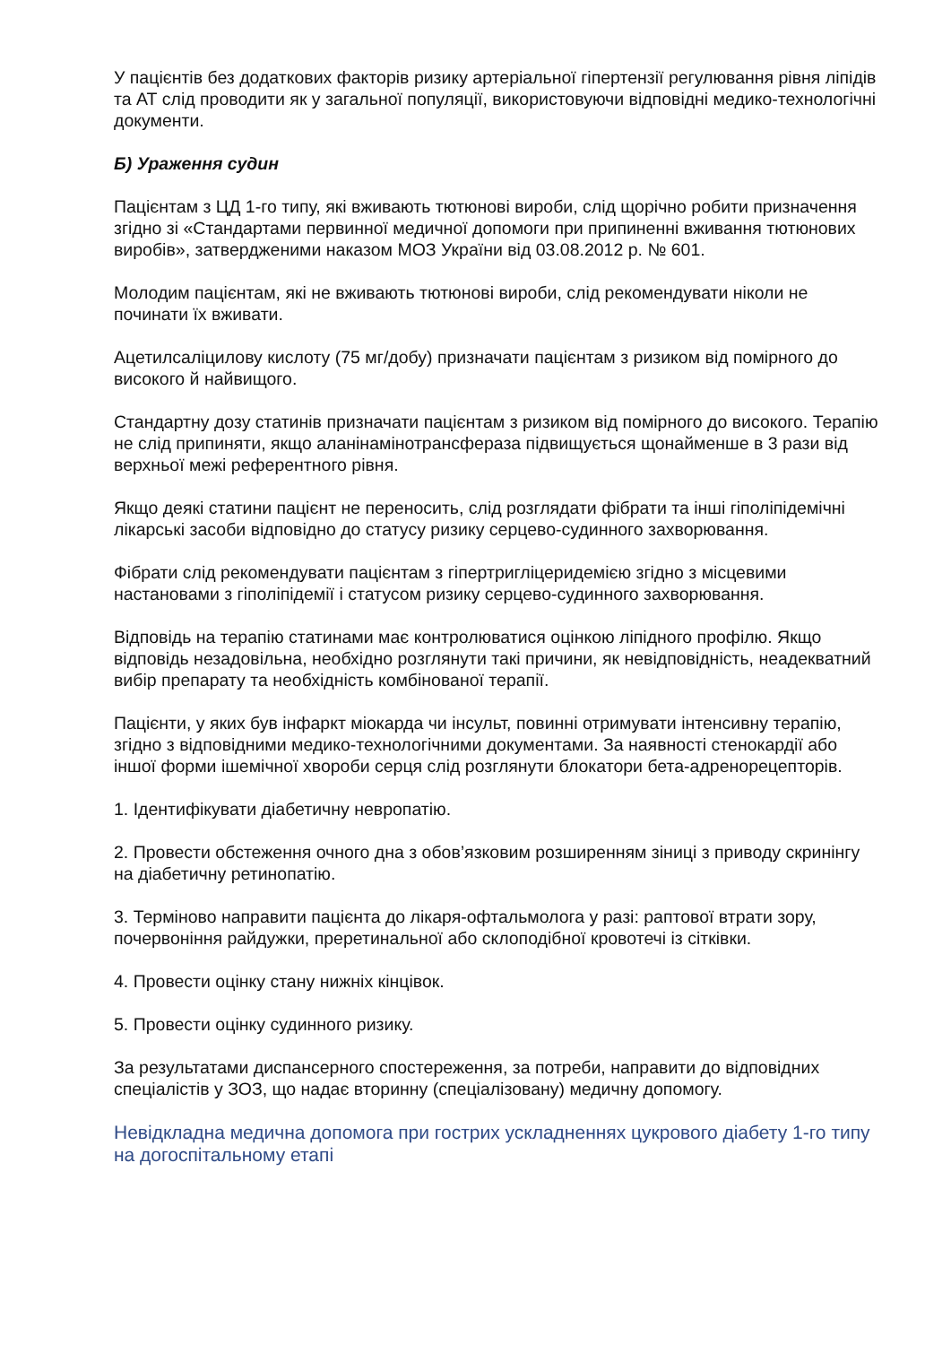У пацієнтів без додаткових факторів ризику артеріальної гіпертензії регулювання рівня ліпідів та АТ слід проводити як у загальної популяції, використовуючи відповідні медико-технологічні документи.
Б) Ураження судин
Пацієнтам з ЦД 1-го типу, які вживають тютюнові вироби, слід щорічно робити призначення згідно зі «Стандартами первинної медичної допомоги при припиненні вживання тютюнових виробів», затвердженими наказом МОЗ України від 03.08.2012 р. № 601.
Молодим пацієнтам, які не вживають тютюнові вироби, слід рекомендувати ніколи не починати їх вживати.
Ацетилсаліцилову кислоту (75 мг/добу) призначати пацієнтам з ризиком від помірного до високого й найвищого.
Стандартну дозу статинів призначати пацієнтам з ризиком від помірного до високого. Терапію не слід припиняти, якщо аланінамінотрансфераза підвищується щонайменше в 3 рази від верхньої межі референтного рівня.
Якщо деякі статини пацієнт не переносить, слід розглядати фібрати та інші гіполіпідемічні лікарські засоби відповідно до статусу ризику серцево-судинного захворювання.
Фібрати слід рекомендувати пацієнтам з гіпертригліцеридемією згідно з місцевими настановами з гіполіпідемії і статусом ризику серцево-судинного захворювання.
Відповідь на терапію статинами має контролюватися оцінкою ліпідного профілю. Якщо відповідь незадовільна, необхідно розглянути такі причини, як невідповідність, неадекватний вибір препарату та необхідність комбінованої терапії.
Пацієнти, у яких був інфаркт міокарда чи інсульт, повинні отримувати інтенсивну терапію, згідно з відповідними медико-технологічними документами. За наявності стенокардії або іншої форми ішемічної хвороби серця слід розглянути блокатори бета-адренорецепторів.
1. Ідентифікувати діабетичну невропатію.
2. Провести обстеження очного дна з обов’язковим розширенням зіниці з приводу скринінгу на діабетичну ретинопатію.
3. Терміново направити пацієнта до лікаря-офтальмолога у разі: раптової втрати зору, почервоніння райдужки, преретинальної або склоподібної кровотечі із сітківки.
4. Провести оцінку стану нижніх кінцівок.
5. Провести оцінку судинного ризику.
За результатами диспансерного спостереження, за потреби, направити до відповідних спеціалістів у ЗОЗ, що надає вторинну (спеціалізовану) медичну допомогу.
Невідкладна медична допомога при гострих ускладненнях цукрового діабету 1-го типу на догоспітальному етапі